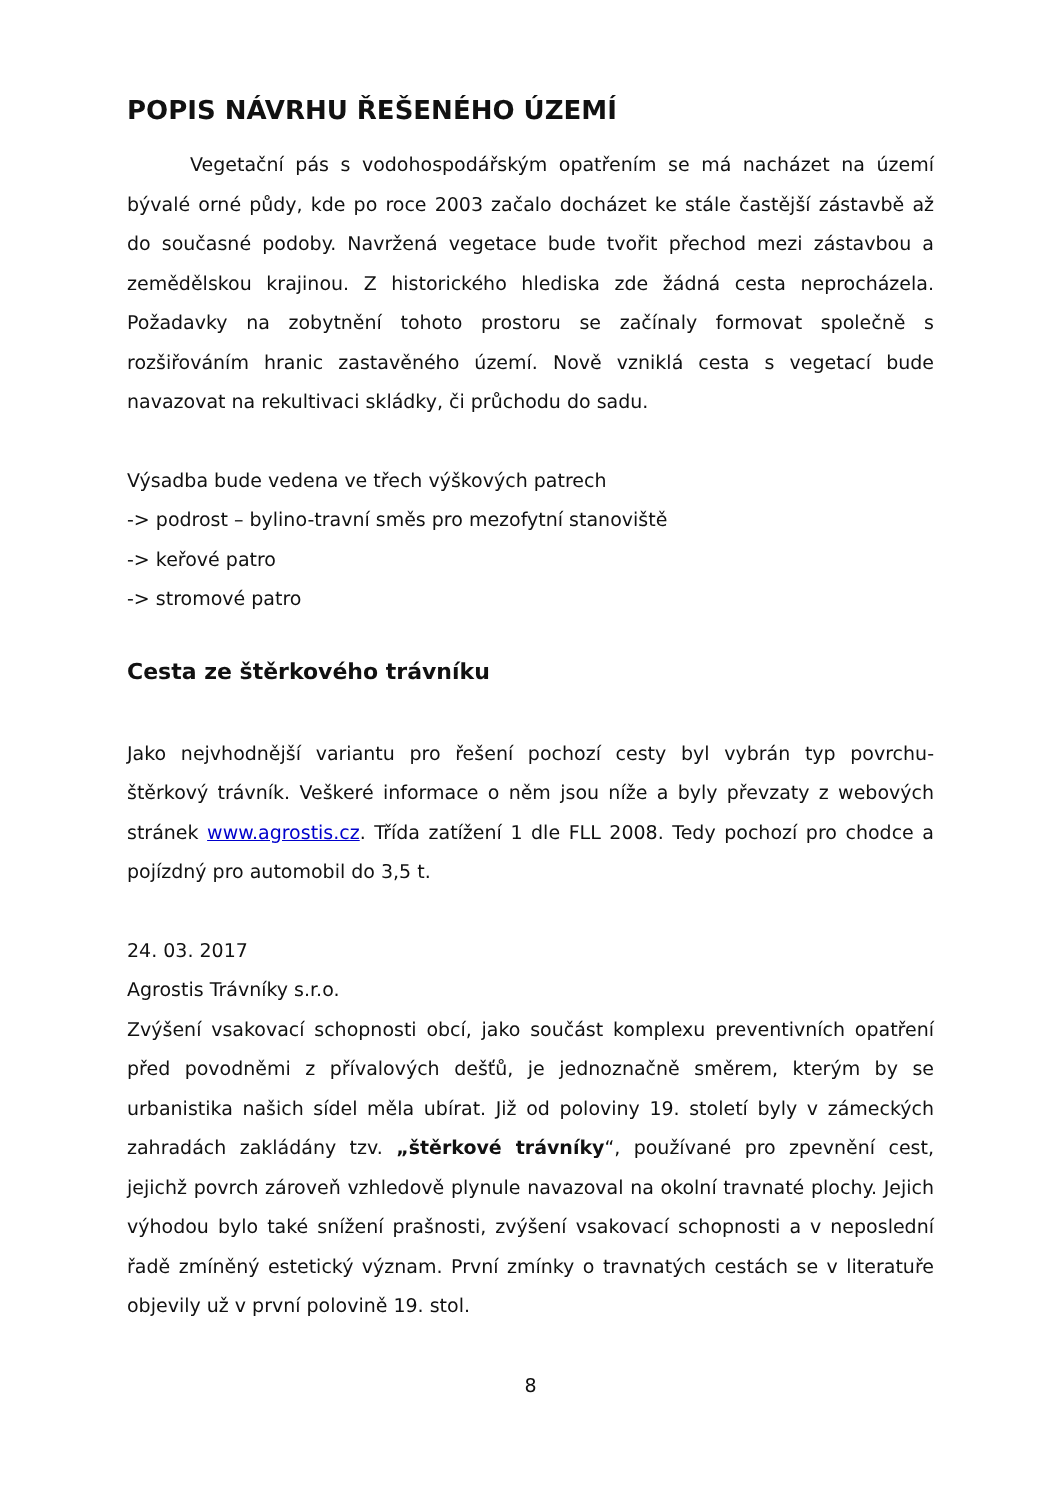POPIS NÁVRHU ŘEŠENÉHO ÚZEMÍ
Vegetační pás s vodohospodářským opatřením se má nacházet na území bývalé orné půdy, kde po roce 2003 začalo docházet ke stále častější zástavbě až do současné podoby. Navržená vegetace bude tvořit přechod mezi zástavbou a zemědělskou krajinou. Z historického hlediska zde žádná cesta neprocházela. Požadavky na zobytnění tohoto prostoru se začínaly formovat společně s rozšiřováním hranic zastavěného území. Nově vzniklá cesta s vegetací bude navazovat na rekultivaci skládky, či průchodu do sadu.
Výsadba bude vedena ve třech výškových patrech
-> podrost – bylino-travní směs pro mezofytní stanoviště
-> keřové patro
-> stromové patro
Cesta ze štěrkového trávníku
Jako nejvhodnější variantu pro řešení pochozí cesty byl vybrán typ povrchu- štěrkový trávník. Veškeré informace o něm jsou níže a byly převzaty z webových stránek www.agrostis.cz. Třída zatížení 1 dle FLL 2008. Tedy pochozí pro chodce a pojízdný pro automobil do 3,5 t.
24. 03. 2017
Agrostis Trávníky s.r.o.
Zvýšení vsakovací schopnosti obcí, jako součást komplexu preventivních opatření před povodněmi z přívalových dešťů, je jednoznačně směrem, kterým by se urbanistika našich sídel měla ubírat. Již od poloviny 19. století byly v zámeckých zahradách zakládány tzv. „štěrkové trávníky“, používané pro zpevnění cest, jejichž povrch zároveň vzhledově plynule navazoval na okolní travnaté plochy. Jejich výhodou bylo také snížení prašnosti, zvýšení vsakovací schopnosti a v neposlední řadě zmíněný estetický význam. První zmínky o travnatých cestách se v literatuře objevily už v první polovině 19. stol.
8